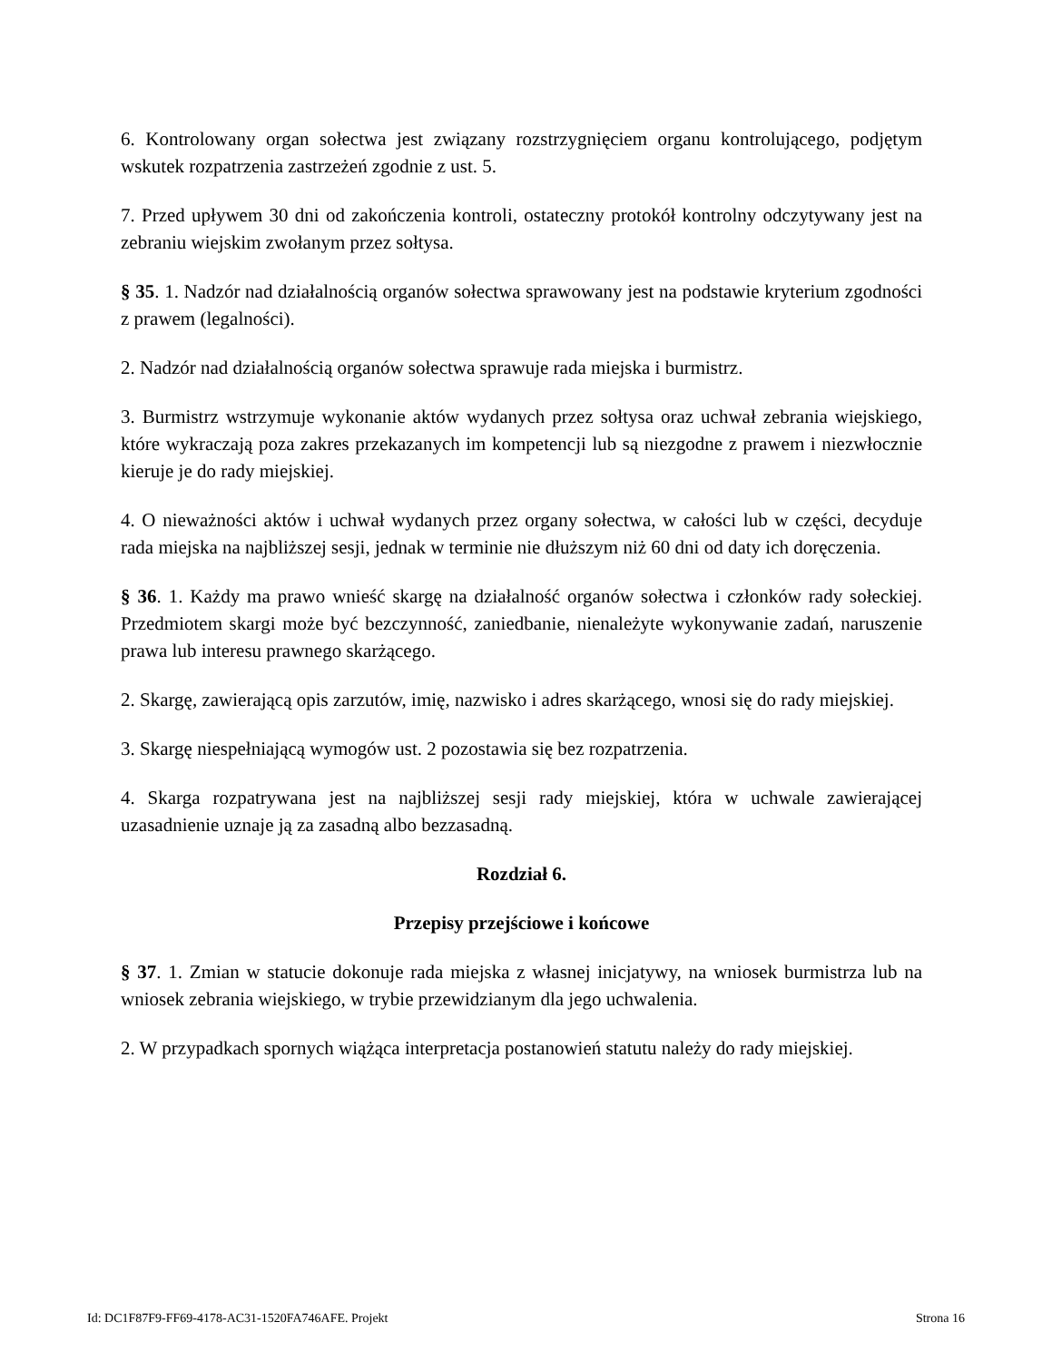6. Kontrolowany organ sołectwa jest związany rozstrzygnięciem organu kontrolującego, podjętym wskutek rozpatrzenia zastrzeżeń zgodnie z ust. 5.
7. Przed upływem 30 dni od zakończenia kontroli, ostateczny protokół kontrolny odczytywany jest na zebraniu wiejskim zwołanym przez sołtysa.
§ 35. 1. Nadzór nad działalnością organów sołectwa sprawowany jest na podstawie kryterium zgodności z prawem (legalności).
2. Nadzór nad działalnością organów sołectwa sprawuje rada miejska i burmistrz.
3. Burmistrz wstrzymuje wykonanie aktów wydanych przez sołtysa oraz uchwał zebrania wiejskiego, które wykraczają poza zakres przekazanych im kompetencji lub są niezgodne z prawem i niezwłocznie kieruje je do rady miejskiej.
4. O nieważności aktów i uchwał wydanych przez organy sołectwa, w całości lub w części, decyduje rada miejska na najbliższej sesji, jednak w terminie nie dłuższym niż 60 dni od daty ich doręczenia.
§ 36. 1. Każdy ma prawo wnieść skargę na działalność organów sołectwa i członków rady sołeckiej. Przedmiotem skargi może być bezczynność, zaniedbanie, nienależyte wykonywanie zadań, naruszenie prawa lub interesu prawnego skarżącego.
2. Skargę, zawierającą opis zarzutów, imię, nazwisko i adres skarżącego, wnosi się do rady miejskiej.
3. Skargę niespełniającą wymogów ust. 2 pozostawia się bez rozpatrzenia.
4. Skarga rozpatrywana jest na najbliższej sesji rady miejskiej, która w uchwale zawierającej uzasadnienie uznaje ją za zasadną albo bezzasadną.
Rozdział 6.
Przepisy przejściowe i końcowe
§ 37. 1. Zmian w statucie dokonuje rada miejska z własnej inicjatywy, na wniosek burmistrza lub na wniosek zebrania wiejskiego, w trybie przewidzianym dla jego uchwalenia.
2. W przypadkach spornych wiążąca interpretacja postanowień statutu należy do rady miejskiej.
Id: DC1F87F9-FF69-4178-AC31-1520FA746AFE. Projekt Strona 16